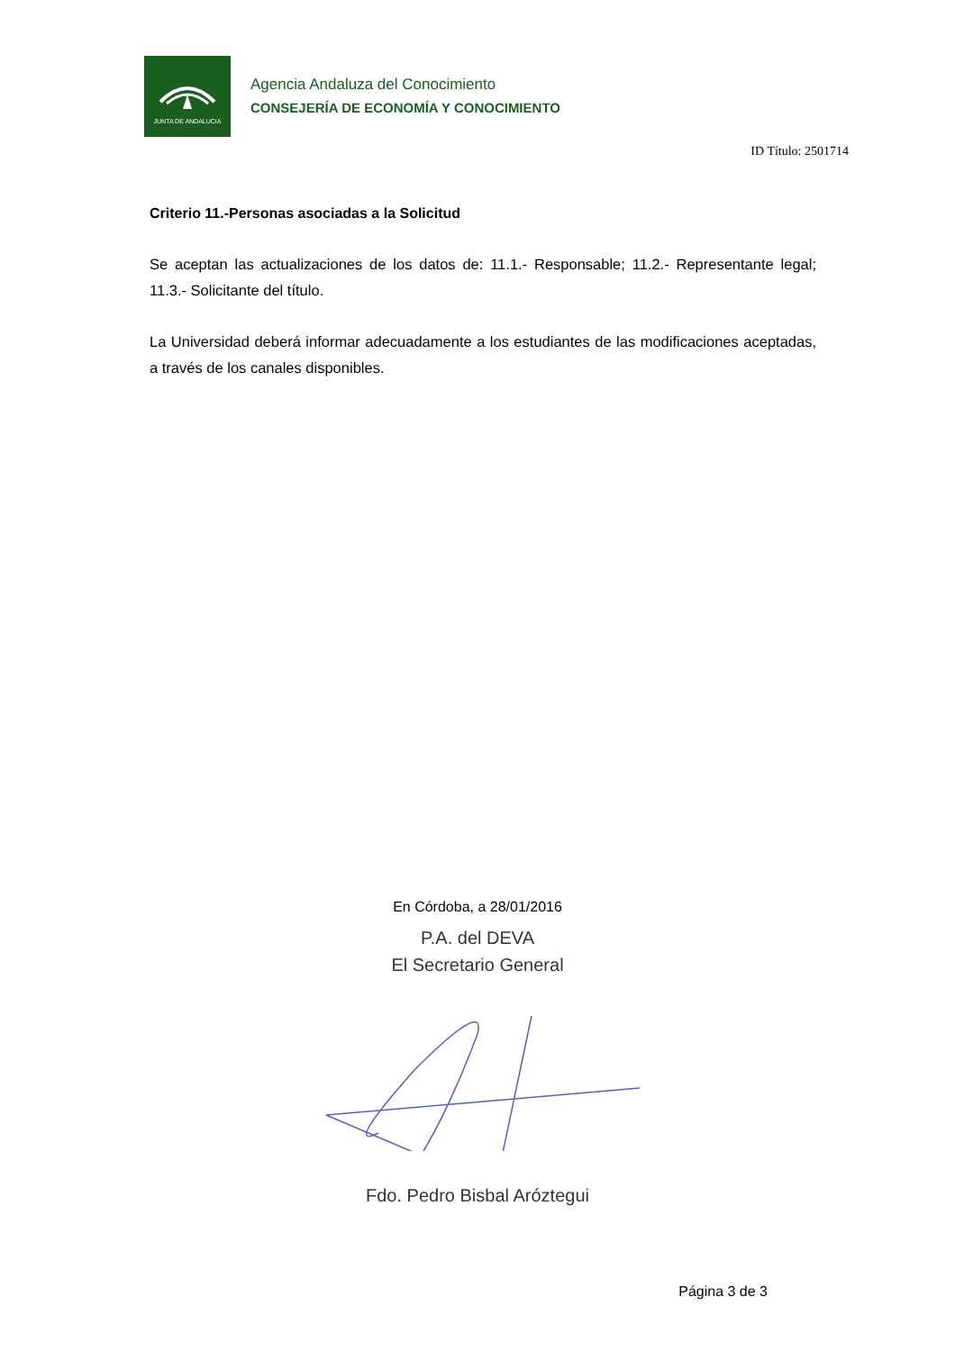JUNTA DE ANDALUCIA
Agencia Andaluza del Conocimiento
CONSEJERÍA DE ECONOMÍA Y CONOCIMIENTO
ID Título: 2501714
Criterio 11.-Personas asociadas a la Solicitud
Se aceptan las actualizaciones de los datos de: 11.1.- Responsable; 11.2.- Representante legal; 11.3.- Solicitante del título.
La Universidad deberá informar adecuadamente a los estudiantes de las modificaciones aceptadas, a través de los canales disponibles.
En Córdoba, a 28/01/2016
P.A. del DEVA
El Secretario General
Fdo. Pedro Bisbal Aróztegui
Página 3 de 3